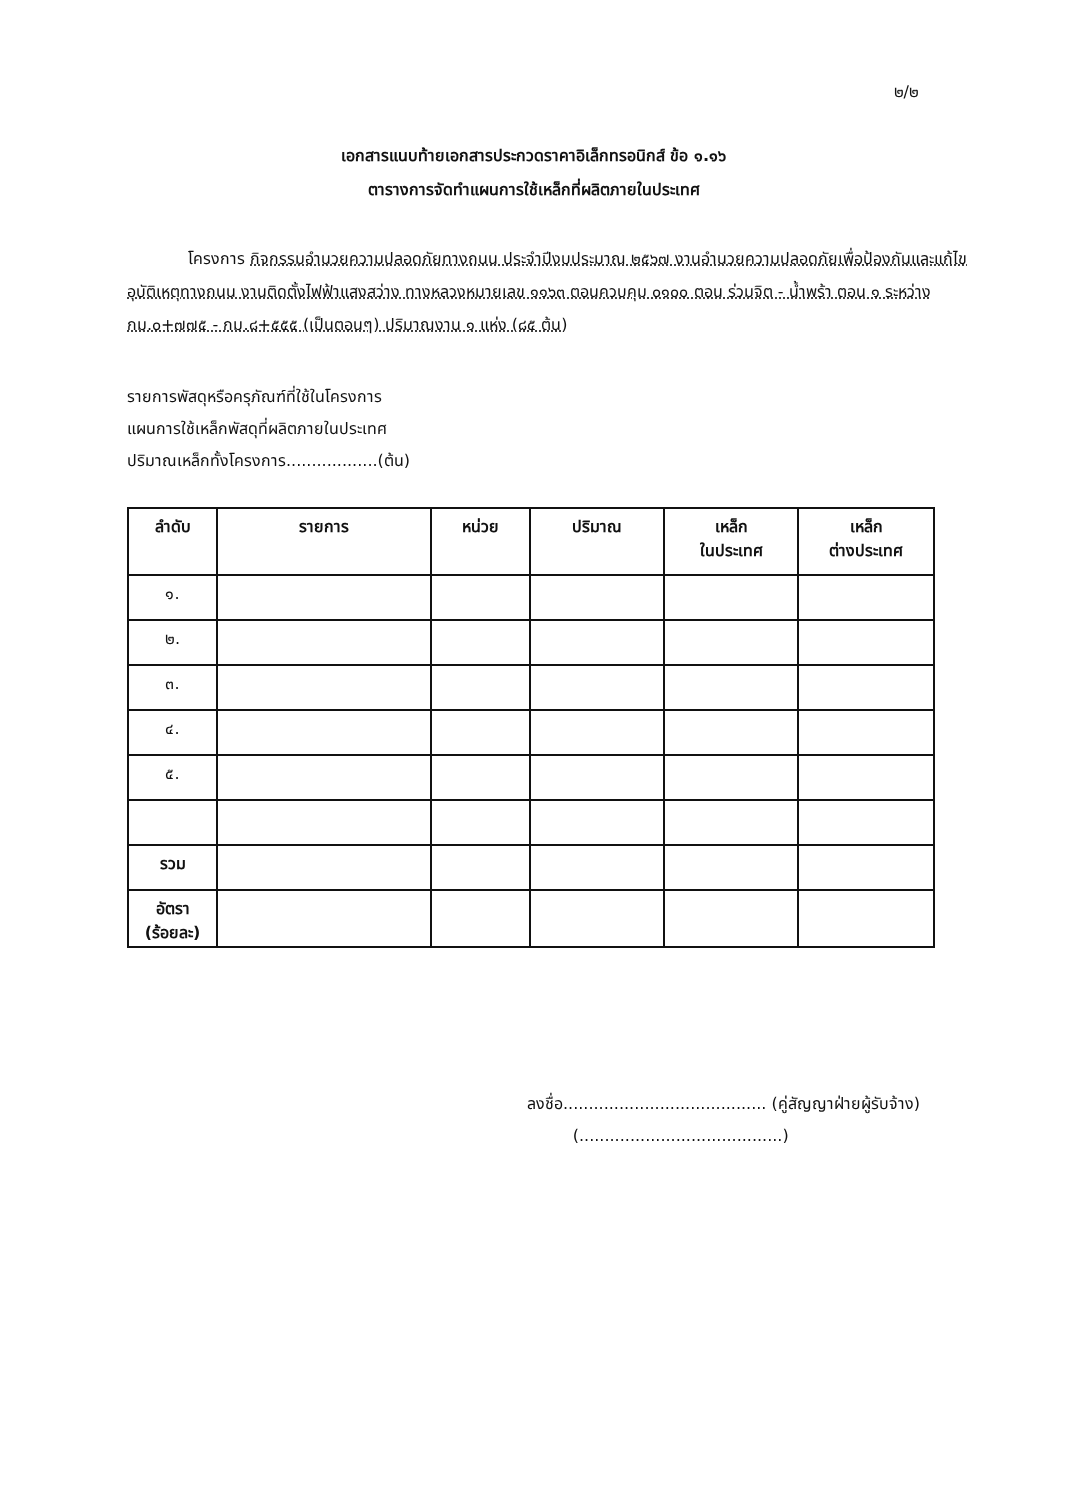๒/๒
เอกสารแนบท้ายเอกสารประกวดราคาอิเล็กทรอนิกส์ ข้อ ๑.๑๖
ตารางการจัดทำแผนการใช้เหล็กที่ผลิตภายในประเทศ
โครงการ กิจกรรมอำนวยความปลอดภัยทางถนน ประจำปีงบประมาณ ๒๕๖๗ งานอำนวยความปลอดภัยเพื่อป้องกันและแก้ไขอุบัติเหตุทางถนน งานติดตั้งไฟฟ้าแสงสว่าง ทางหลวงหมายเลข ๑๑๖๓ ตอนควบคุม ๐๑๐๐ ตอน ร่วมจิต - น้ำพร้า ตอน ๑ ระหว่าง กม.๐+๗๗๕ - กม.๘+๕๕๕ (เป็นตอนๆ) ปริมาณงาน ๑ แห่ง (๘๕ ต้น)
รายการพัสดุหรือครุภัณฑ์ที่ใช้ในโครงการ
แผนการใช้เหล็กพัสดุที่ผลิตภายในประเทศ
ปริมาณเหล็กทั้งโครงการ..................(ต้น)
| ลำดับ | รายการ | หน่วย | ปริมาณ | เหล็ก ในประเทศ | เหล็ก ต่างประเทศ |
| --- | --- | --- | --- | --- | --- |
| ๑. | | | | | |
| ๒. | | | | | |
| ๓. | | | | | |
| ๔. | | | | | |
| ๕. | | | | | |
| รวม | | | | | |
| อัตรา (ร้อยละ) | | | | | |
ลงชื่อ........................................ (คู่สัญญาฝ่ายผู้รับจ้าง)
(........................................)